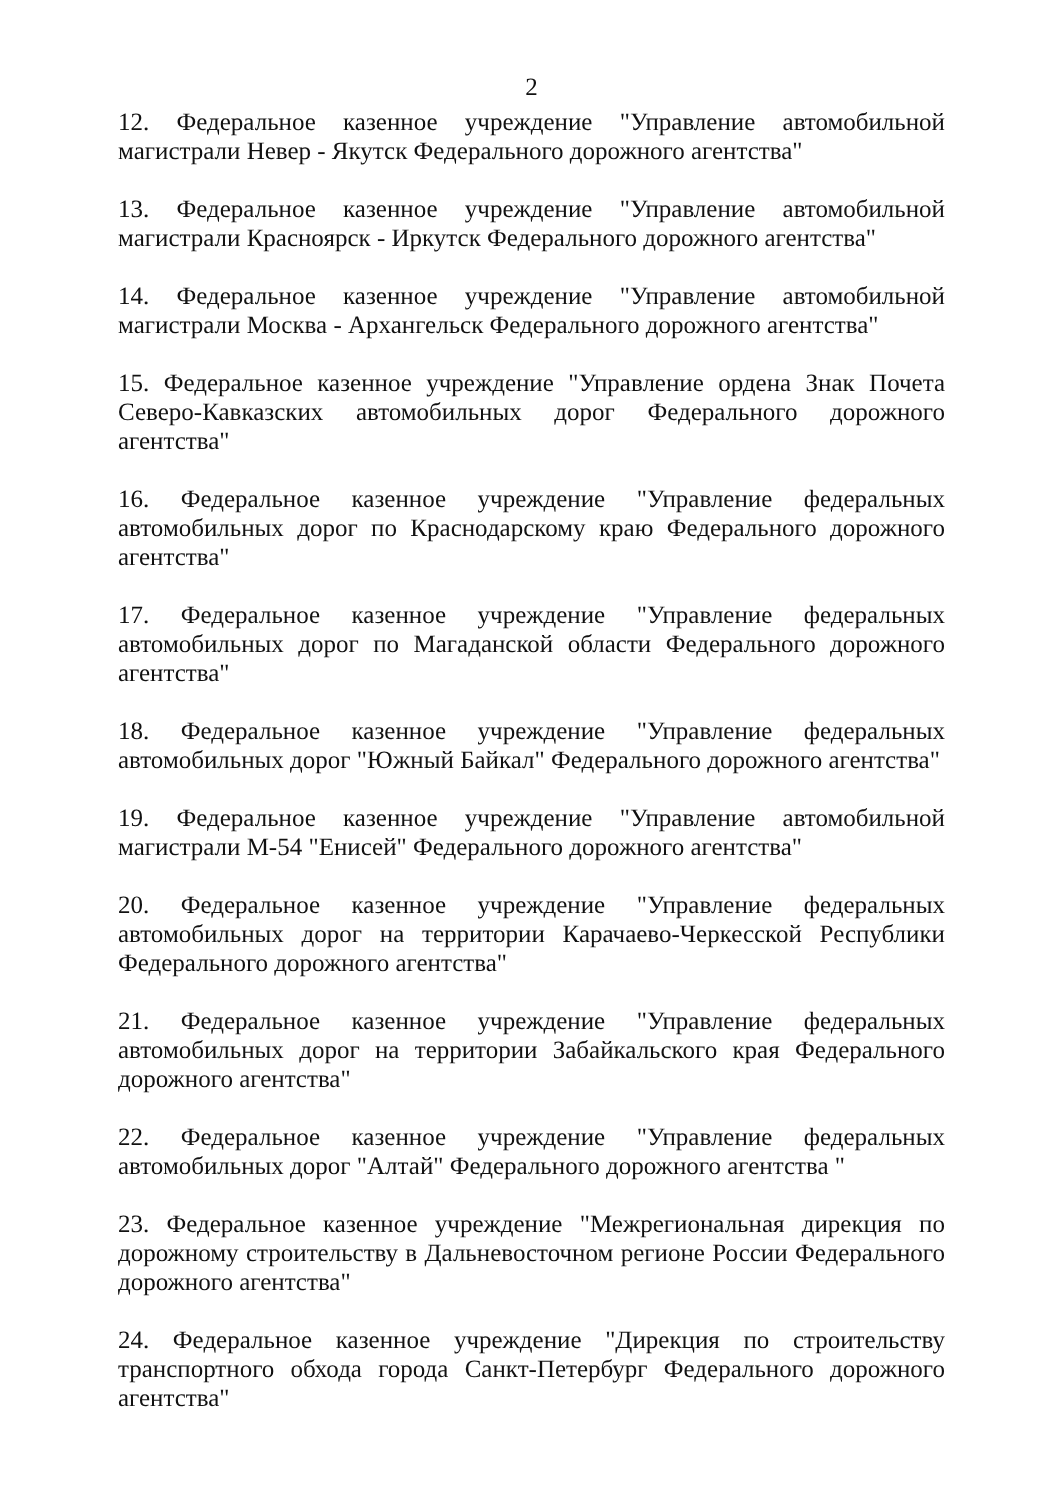2
12. Федеральное казенное учреждение "Управление автомобильной магистрали Невер - Якутск Федерального дорожного агентства"
13. Федеральное казенное учреждение "Управление автомобильной магистрали Красноярск - Иркутск Федерального дорожного агентства"
14. Федеральное казенное учреждение "Управление автомобильной магистрали Москва - Архангельск Федерального дорожного агентства"
15. Федеральное казенное учреждение "Управление ордена Знак Почета Северо-Кавказских автомобильных дорог Федерального дорожного агентства"
16. Федеральное казенное учреждение "Управление федеральных автомобильных дорог по Краснодарскому краю Федерального дорожного агентства"
17. Федеральное казенное учреждение "Управление федеральных автомобильных дорог по Магаданской области Федерального дорожного агентства"
18. Федеральное казенное учреждение "Управление федеральных автомобильных дорог "Южный Байкал" Федерального дорожного агентства"
19. Федеральное казенное учреждение "Управление автомобильной магистрали М-54 "Енисей" Федерального дорожного агентства"
20. Федеральное казенное учреждение "Управление федеральных автомобильных дорог на территории Карачаево-Черкесской Республики Федерального дорожного агентства"
21. Федеральное казенное учреждение "Управление федеральных автомобильных дорог на территории Забайкальского края Федерального дорожного агентства"
22. Федеральное казенное учреждение "Управление федеральных автомобильных дорог "Алтай" Федерального дорожного агентства "
23. Федеральное казенное учреждение "Межрегиональная дирекция по дорожному строительству в Дальневосточном регионе России Федерального дорожного агентства"
24. Федеральное казенное учреждение "Дирекция по строительству транспортного обхода города Санкт-Петербург Федерального дорожного агентства"